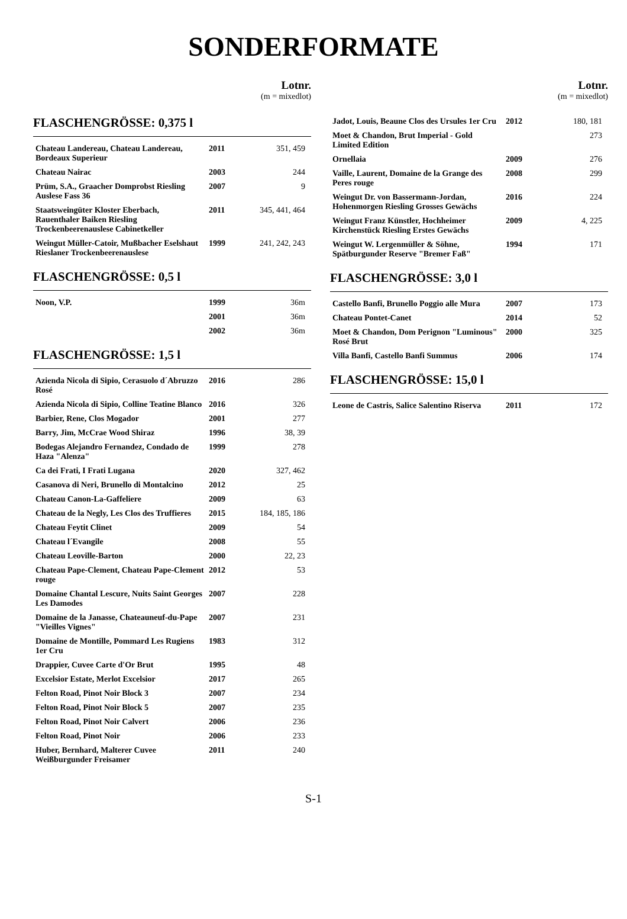SONDERFORMATE
Lotnr.
(m = mixedlot)
FLASCHENGRÖSSE: 0,375 l
| Chateau Landereau, Chateau Landereau, Bordeaux Superieur | 2011 | 351, 459 |
| Chateau Nairac | 2003 | 244 |
| Prüm, S.A., Graacher Domprobst Riesling Auslese Fass 36 | 2007 | 9 |
| Staatsweingüter Kloster Eberbach, Rauenthaler Baiken Riesling Trockenbeerenauslese Cabinetkeller | 2011 | 345, 441, 464 |
| Weingut Müller-Catoir, Mußbacher Eselshaut Rieslaner Trockenbeerenauslese | 1999 | 241, 242, 243 |
FLASCHENGRÖSSE: 0,5 l
| Noon, V.P. | 1999 | 36m |
| | 2001 | 36m |
| | 2002 | 36m |
FLASCHENGRÖSSE: 1,5 l
| Azienda Nicola di Sipio, Cerasuolo d´Abruzzo Rosé | 2016 | 286 |
| Azienda Nicola di Sipio, Colline Teatine Blanco | 2016 | 326 |
| Barbier, Rene, Clos Mogador | 2001 | 277 |
| Barry, Jim, McCrae Wood Shiraz | 1996 | 38, 39 |
| Bodegas Alejandro Fernandez, Condado de Haza "Alenza" | 1999 | 278 |
| Ca dei Frati, I Frati Lugana | 2020 | 327, 462 |
| Casanova di Neri, Brunello di Montalcino | 2012 | 25 |
| Chateau Canon-La-Gaffeliere | 2009 | 63 |
| Chateau de la Negly, Les Clos des Truffieres | 2015 | 184, 185, 186 |
| Chateau Feytit Clinet | 2009 | 54 |
| Chateau l´Evangile | 2008 | 55 |
| Chateau Leoville-Barton | 2000 | 22, 23 |
| Chateau Pape-Clement, Chateau Pape-Clement rouge | 2012 | 53 |
| Domaine Chantal Lescure, Nuits Saint Georges Les Damodes | 2007 | 228 |
| Domaine de la Janasse, Chateauneuf-du-Pape "Vieilles Vignes" | 2007 | 231 |
| Domaine de Montille, Pommard Les Rugiens 1er Cru | 1983 | 312 |
| Drappier, Cuvee Carte d'Or Brut | 1995 | 48 |
| Excelsior Estate, Merlot Excelsior | 2017 | 265 |
| Felton Road, Pinot Noir Block 3 | 2007 | 234 |
| Felton Road, Pinot Noir Block 5 | 2007 | 235 |
| Felton Road, Pinot Noir Calvert | 2006 | 236 |
| Felton Road, Pinot Noir | 2006 | 233 |
| Huber, Bernhard, Malterer Cuvee Weißburgunder Freisamer | 2011 | 240 |
Lotnr.
(m = mixedlot)
| Jadot, Louis, Beaune Clos des Ursules 1er Cru | 2012 | 180, 181 |
| Moet & Chandon, Brut Imperial - Gold Limited Edition | | 273 |
| Ornellaia | 2009 | 276 |
| Vaille, Laurent, Domaine de la Grange des Peres rouge | 2008 | 299 |
| Weingut Dr. von Bassermann-Jordan, Hohenmorgen Riesling Grosses Gewächs | 2016 | 224 |
| Weingut Franz Künstler, Hochheimer Kirchenstück Riesling Erstes Gewächs | 2009 | 4, 225 |
| Weingut W. Lergenmüller & Söhne, Spätburgunder Reserve "Bremer Faß" | 1994 | 171 |
FLASCHENGRÖSSE: 3,0 l
| Castello Banfi, Brunello Poggio alle Mura | 2007 | 173 |
| Chateau Pontet-Canet | 2014 | 52 |
| Moet & Chandon, Dom Perignon "Luminous" Rosé Brut | 2000 | 325 |
| Villa Banfi, Castello Banfi Summus | 2006 | 174 |
FLASCHENGRÖSSE: 15,0 l
| Leone de Castris, Salice Salentino Riserva | 2011 | 172 |
S-1